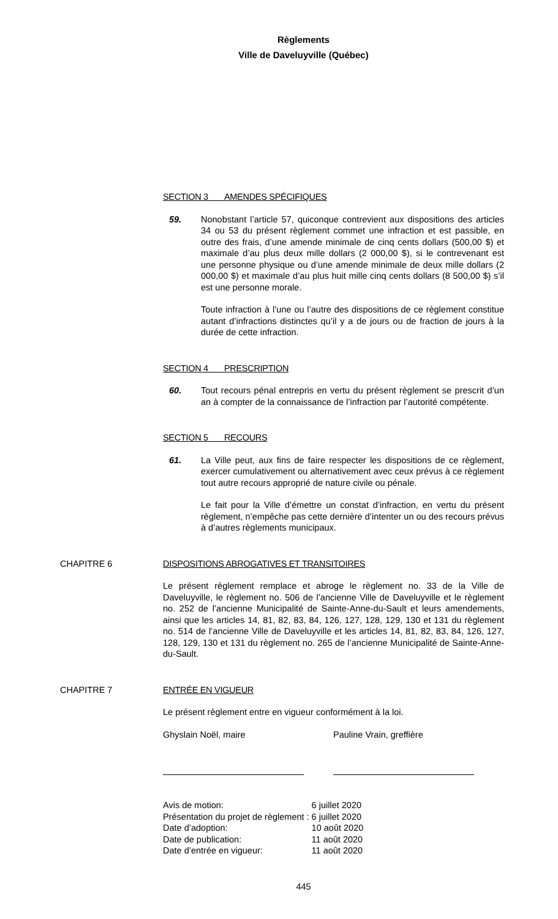Règlements
Ville de Daveluyville (Québec)
SECTION 3 AMENDES SPÉCIFIQUES
59. Nonobstant l’article 57, quiconque contrevient aux dispositions des articles 34 ou 53 du présent règlement commet une infraction et est passible, en outre des frais, d’une amende minimale de cinq cents dollars (500,00 $) et maximale d’au plus deux mille dollars (2 000,00 $), si le contrevenant est une personne physique ou d’une amende minimale de deux mille dollars (2 000,00 $) et maximale d’au plus huit mille cinq cents dollars (8 500,00 $) s’il est une personne morale.
Toute infraction à l’une ou l’autre des dispositions de ce règlement constitue autant d’infractions distinctes qu’il y a de jours ou de fraction de jours à la durée de cette infraction.
SECTION 4 PRESCRIPTION
60. Tout recours pénal entrepris en vertu du présent règlement se prescrit d’un an à compter de la connaissance de l’infraction par l’autorité compétente.
SECTION 5 RECOURS
61. La Ville peut, aux fins de faire respecter les dispositions de ce règlement, exercer cumulativement ou alternativement avec ceux prévus à ce règlement tout autre recours approprié de nature civile ou pénale.
Le fait pour la Ville d’émettre un constat d’infraction, en vertu du présent règlement, n’empêche pas cette dernière d’intenter un ou des recours prévus à d’autres règlements municipaux.
CHAPITRE 6 DISPOSITIONS ABROGATIVES ET TRANSITOIRES
Le présent règlement remplace et abroge le règlement no. 33 de la Ville de Daveluyville, le règlement no. 506 de l’ancienne Ville de Daveluyville et le règlement no. 252 de l’ancienne Municipalité de Sainte-Anne-du-Sault et leurs amendements, ainsi que les articles 14, 81, 82, 83, 84, 126, 127, 128, 129, 130 et 131 du règlement no. 514 de l’ancienne Ville de Daveluyville et les articles 14, 81, 82, 83, 84, 126, 127, 128, 129, 130 et 131 du règlement no. 265 de l’ancienne Municipalité de Sainte-Anne-du-Sault.
CHAPITRE 7 ENTRÉE EN VIGUEUR
Le présent règlement entre en vigueur conformément à la loi.
Ghyslain Noël, maire Pauline Vrain, greffière
| Avis de motion: | 6 juillet 2020 |
| Présentation du projet de règlement : | 6 juillet 2020 |
| Date d’adoption: | 10 août 2020 |
| Date de publication: | 11 août 2020 |
| Date d’entrée en vigueur: | 11 août 2020 |
445